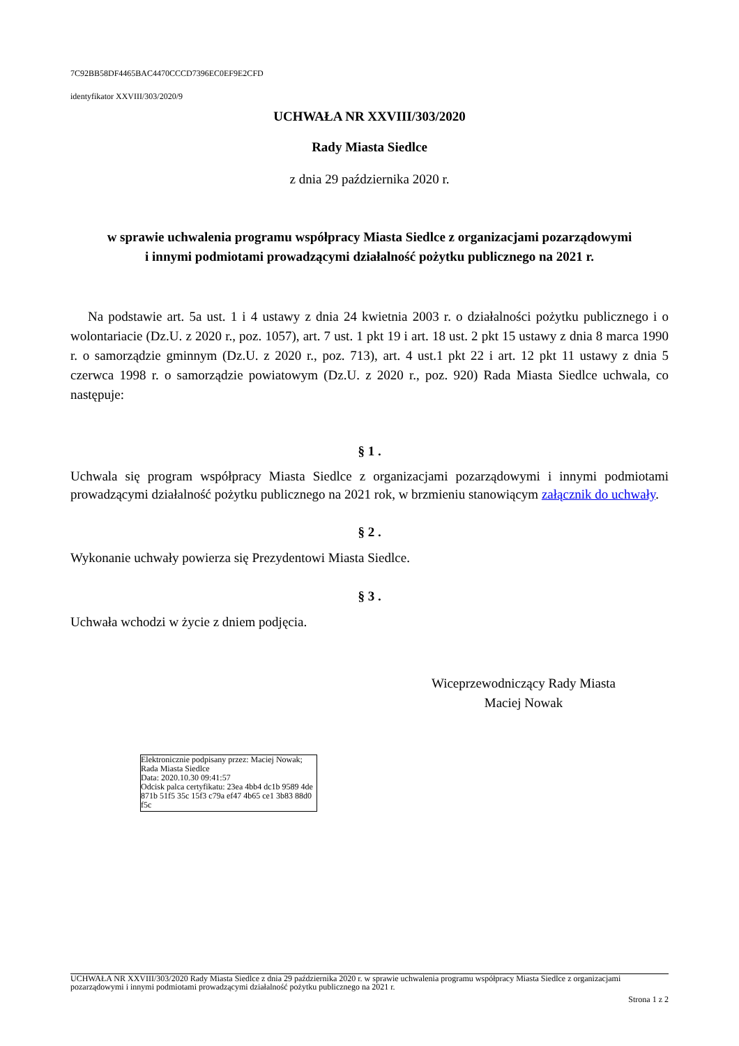7C92BB58DF4465BAC4470CCCD7396EC0EF9E2CFD
identyfikator XXVIII/303/2020/9
UCHWAŁA NR XXVIII/303/2020
Rady Miasta Siedlce
z dnia 29 października 2020 r.
w sprawie uchwalenia programu współpracy Miasta Siedlce z organizacjami pozarządowymi
i innymi podmiotami prowadzącymi działalność pożytku publicznego na 2021 r.
Na podstawie art. 5a ust. 1 i 4 ustawy z dnia 24 kwietnia 2003 r. o działalności pożytku publicznego i o wolontariacie (Dz.U. z 2020 r., poz. 1057), art. 7 ust. 1 pkt 19 i art. 18 ust. 2 pkt 15 ustawy z dnia 8 marca 1990 r. o samorządzie gminnym (Dz.U. z 2020 r., poz. 713), art. 4 ust.1 pkt 22 i art. 12 pkt 11 ustawy z dnia 5 czerwca 1998 r. o samorządzie powiatowym (Dz.U. z 2020 r., poz. 920) Rada Miasta Siedlce uchwala, co następuje:
§ 1 .
Uchwala się program współpracy Miasta Siedlce z organizacjami pozarządowymi i innymi podmiotami prowadzącymi działalność pożytku publicznego na 2021 rok, w brzmieniu stanowiącym załącznik do uchwały.
§ 2 .
Wykonanie uchwały powierza się Prezydentowi Miasta Siedlce.
§ 3 .
Uchwała wchodzi w życie z dniem podjęcia.
Wiceprzewodniczący Rady Miasta
Maciej Nowak
Elektronicznie podpisany przez: Maciej Nowak; Rada Miasta Siedlce
Data: 2020.10.30 09:41:57
Odcisk palca certyfikatu: 23ea 4bb4 dc1b 9589 4de 871b 51f5 35c 15f3 c79a ef47 4b65 ce1 3b83 88d0 f5c
UCHWAŁA NR XXVIII/303/2020 Rady Miasta Siedlce z dnia 29 października 2020 r. w sprawie uchwalenia programu współpracy Miasta Siedlce z organizacjami pozarządowymi i innymi podmiotami prowadzącymi działalność pożytku publicznego na 2021 r.
Strona 1 z 2